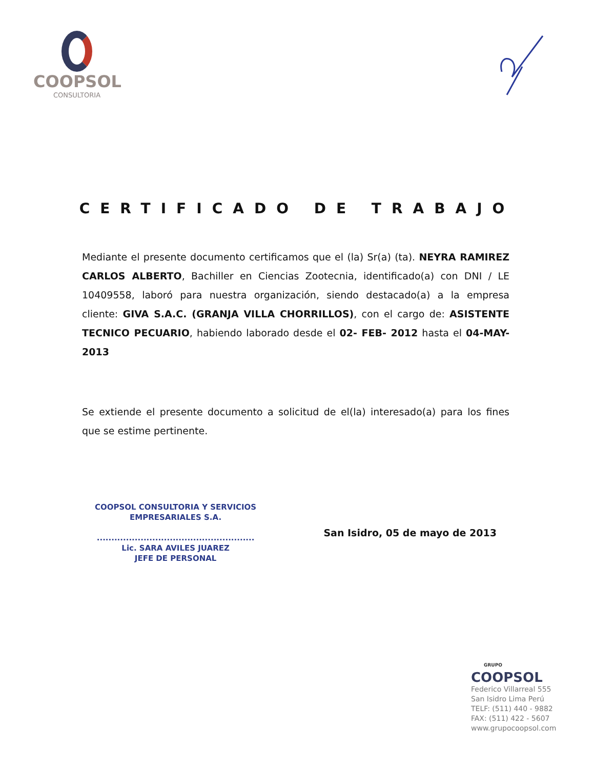COOPSOL
CONSULTORIA
CERTIFICADO DE TRABAJO
Mediante el presente documento certificamos que el (la) Sr(a) (ta). NEYRA RAMIREZ CARLOS ALBERTO, Bachiller en Ciencias Zootecnia, identificado(a) con DNI / LE 10409558, laboró para nuestra organización, siendo destacado(a) a la empresa cliente: GIVA S.A.C. (GRANJA VILLA CHORRILLOS), con el cargo de: ASISTENTE TECNICO PECUARIO, habiendo laborado desde el 02- FEB- 2012 hasta el 04-MAY-2013
Se extiende el presente documento a solicitud de el(la) interesado(a) para los fines que se estime pertinente.
COOPSOL CONSULTORIA Y SERVICIOS
EMPRESARIALES S.A.
......................................................
Lic. SARA AVILES JUAREZ
JEFE DE PERSONAL
San Isidro, 05 de mayo de 2013
GRUPO
COOPSOL
Federico Villarreal 555
San Isidro Lima Perú
TELF: (511) 440 - 9882
FAX: (511) 422 - 5607
www.grupocoopsol.com